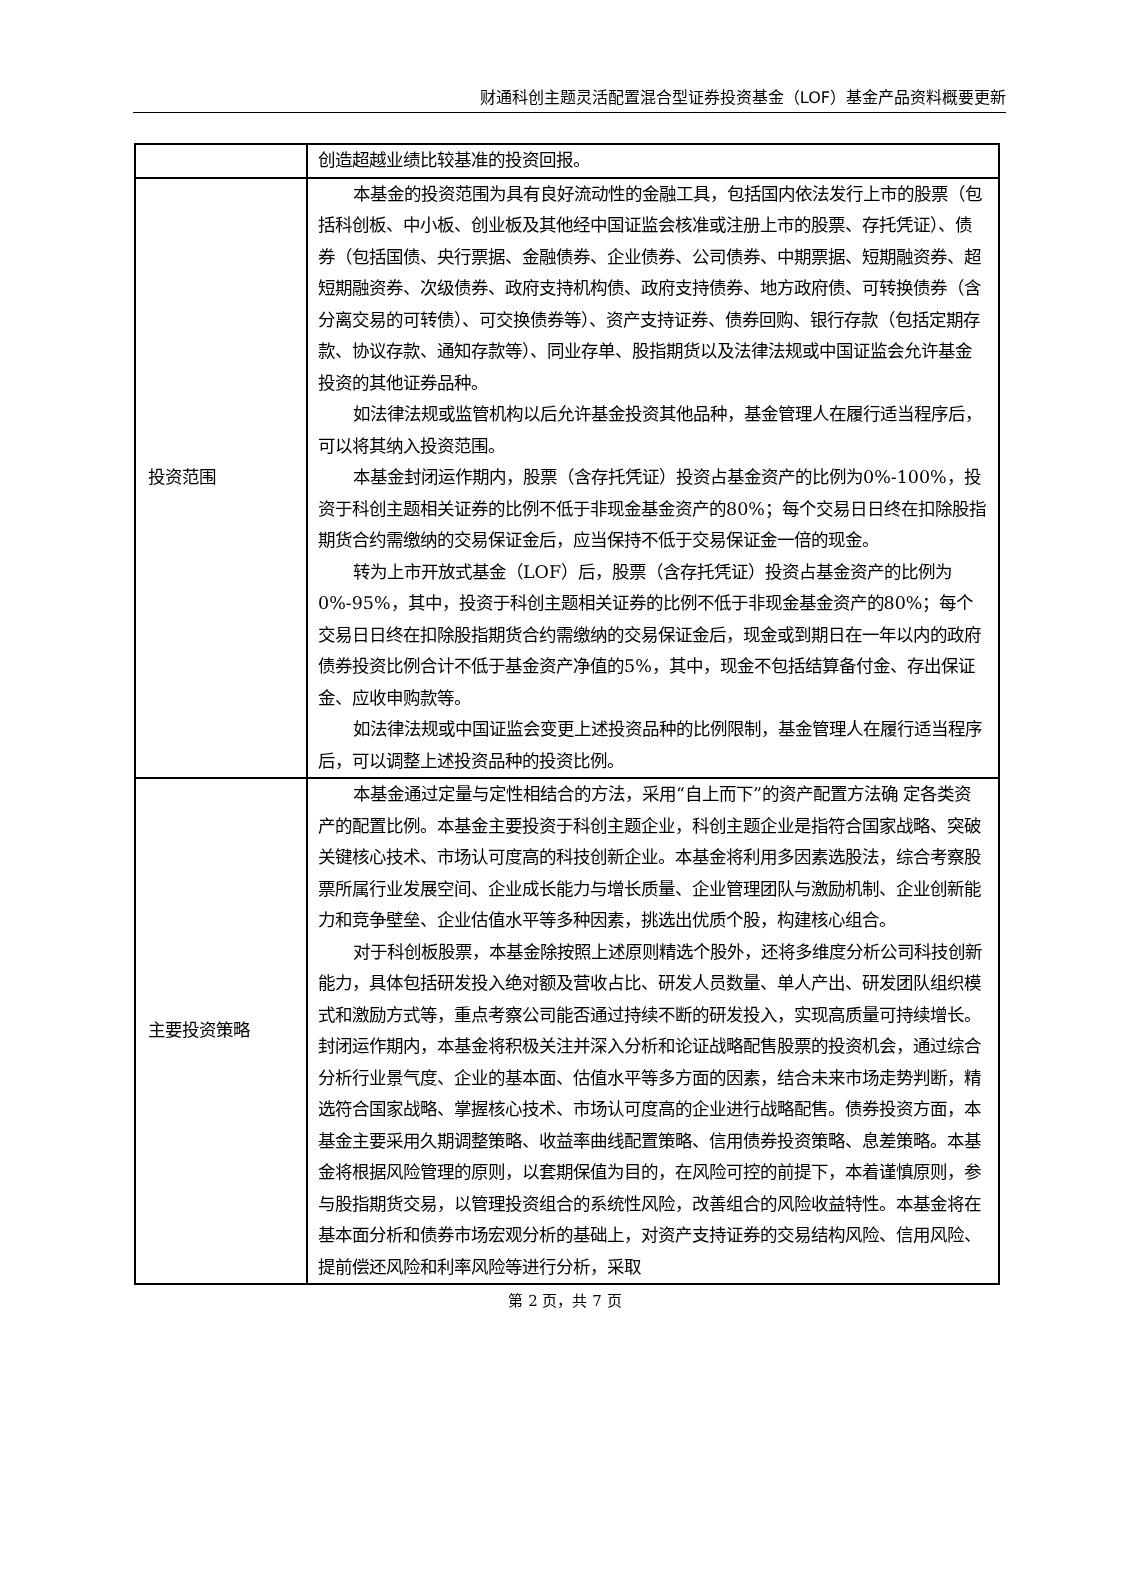财通科创主题灵活配置混合型证券投资基金（LOF）基金产品资料概要更新
| | 创造超越业绩比较基准的投资回报。 |
| 投资范围 | 本基金的投资范围为具有良好流动性的金融工具，包括国内依法发行上市的股票（包括科创板、中小板、创业板及其他经中国证监会核准或注册上市的股票、存托凭证）、债券（包括国债、央行票据、金融债券、企业债券、公司债券、中期票据、短期融资券、超短期融资券、次级债券、政府支持机构债、政府支持债券、地方政府债、可转换债券（含分离交易的可转债）、可交换债券等）、资产支持证券、债券回购、银行存款（包括定期存款、协议存款、通知存款等）、同业存单、股指期货以及法律法规或中国证监会允许基金投资的其他证券品种。 如法律法规或监管机构以后允许基金投资其他品种，基金管理人在履行适当程序后，可以将其纳入投资范围。 本基金封闭运作期内，股票（含存托凭证）投资占基金资产的比例为0%-100%，投资于科创主题相关证券的比例不低于非现金基金资产的80%；每个交易日日终在扣除股指期货合约需缴纳的交易保证金后，应当保持不低于交易保证金一倍的现金。 转为上市开放式基金（LOF）后，股票（含存托凭证）投资占基金资产的比例为0%-95%，其中，投资于科创主题相关证券的比例不低于非现金基金资产的80%；每个交易日日终在扣除股指期货合约需缴纳的交易保证金后，现金或到期日在一年以内的政府债券投资比例合计不低于基金资产净值的5%，其中，现金不包括结算备付金、存出保证金、应收申购款等。 如法律法规或中国证监会变更上述投资品种的比例限制，基金管理人在履行适当程序后，可以调整上述投资品种的投资比例。 |
| 主要投资策略 | 本基金通过定量与定性相结合的方法，采用“自上而下”的资产配置方法确 定各类资产的配置比例。本基金主要投资于科创主题企业，科创主题企业是指符合国家战略、突破关键核心技术、市场认可度高的科技创新企业。本基金将利用多因素选股法，综合考察股票所属行业发展空间、企业成长能力与增长质量、企业管理团队与激励机制、企业创新能力和竞争壁垒、企业估值水平等多种因素，挑选出优质个股，构建核心组合。 对于科创板股票，本基金除按照上述原则精选个股外，还将多维度分析公司科技创新能力，具体包括研发投入绝对额及营收占比、研发人员数量、单人产出、研发团队组织模式和激励方式等，重点考察公司能否通过持续不断的研发投入，实现高质量可持续增长。封闭运作期内，本基金将积极关注并深入分析和论证战略配售股票的投资机会，通过综合分析行业景气度、企业的基本面、估值水平等多方面的因素，结合未来市场走势判断，精选符合国家战略、掌握核心技术、市场认可度高的企业进行战略配售。债券投资方面，本基金主要采用久期调整策略、收益率曲线配置策略、信用债券投资策略、息差策略。本基金将根据风险管理的原则，以套期保值为目的，在风险可控的前提下，本着谨慎原则，参与股指期货交易，以管理投资组合的系统性风险，改善组合的风险收益特性。本基金将在基本面分析和债券市场宏观分析的基础上，对资产支持证券的交易结构风险、信用风险、提前偿还风险和利率风险等进行分析，采取 |
第 2 页，共 7 页